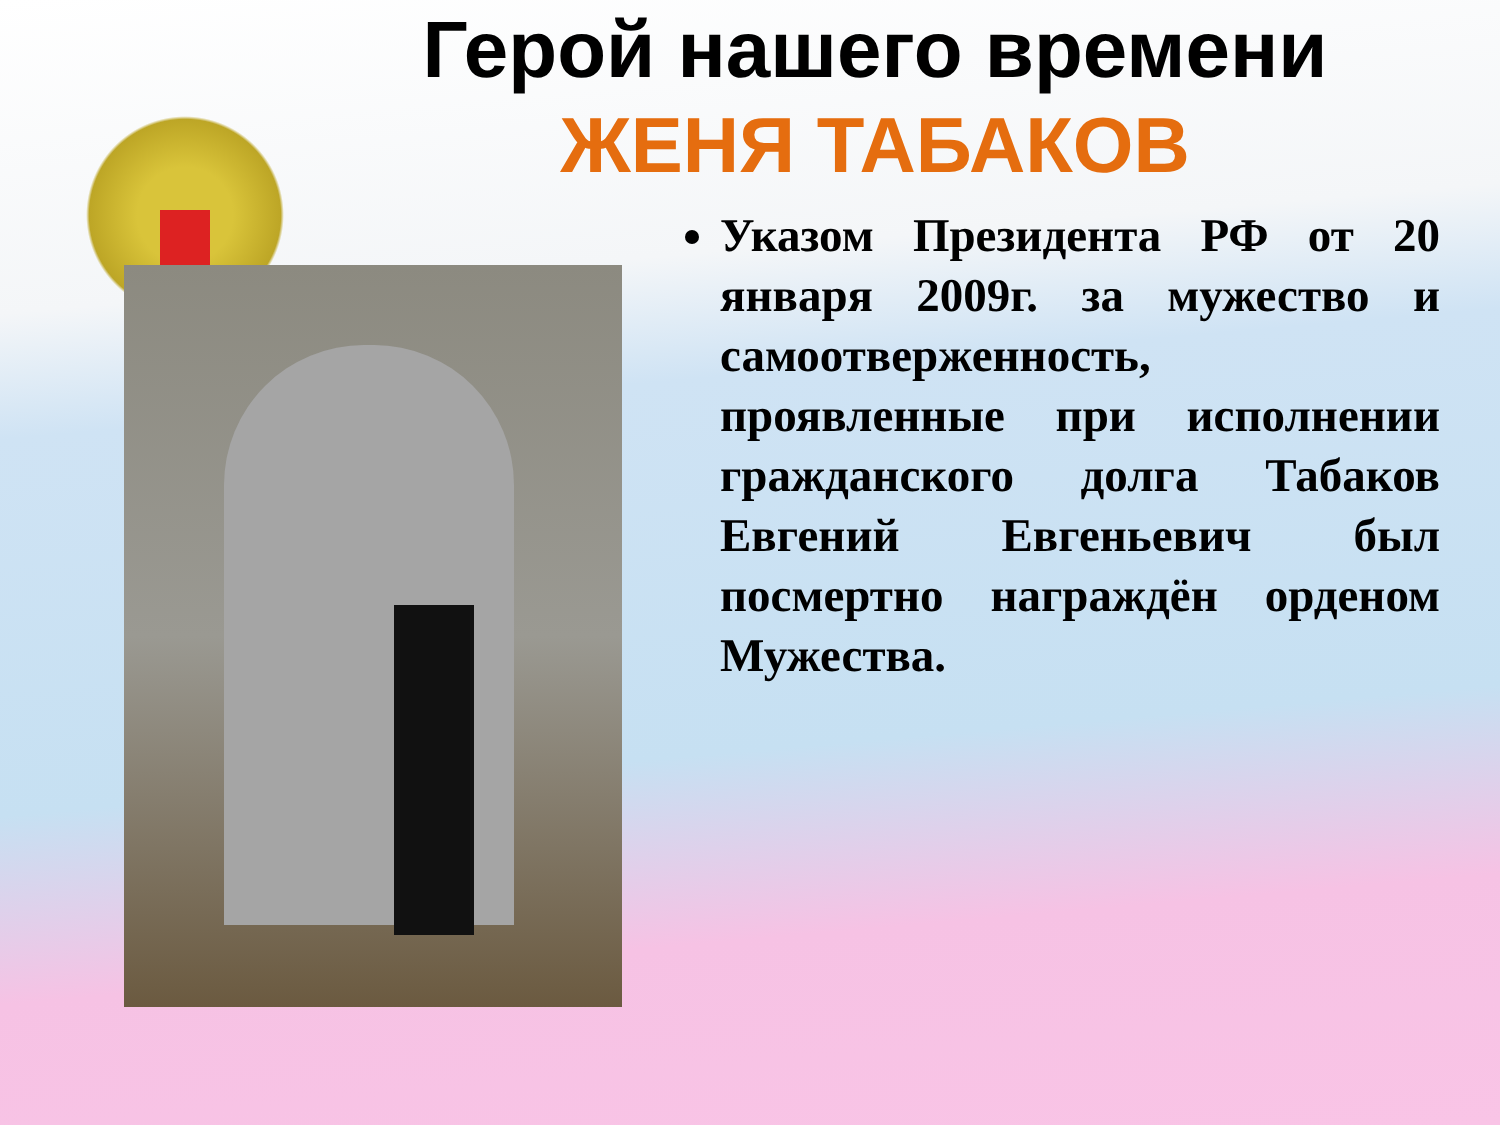Герой нашего времени
ЖЕНЯ ТАБАКОВ
Указом Президента РФ от 20 января 2009г. за мужество и самоотверженность, проявленные при исполнении гражданского долга Табаков Евгений Евгеньевич был посмертно награждён орденом Мужества.